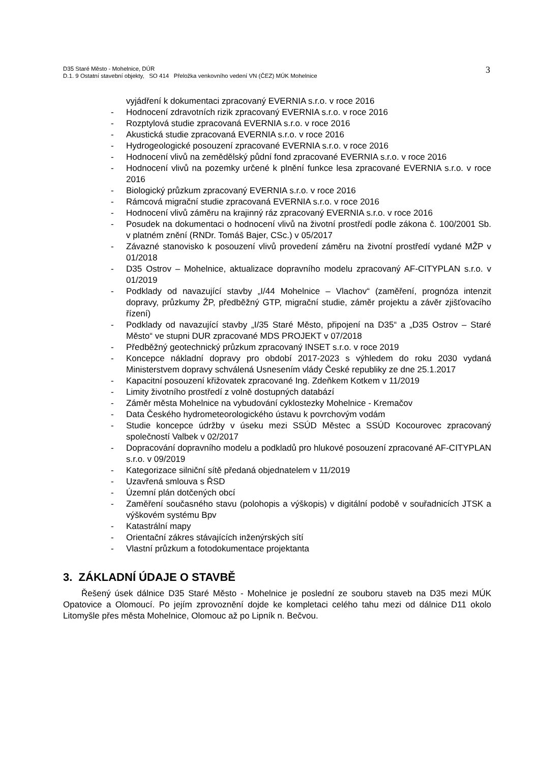D35 Staré Město - Mohelnice, DÚR
D.1. 9 Ostatní stavební objekty, SO 414 Přeložka venkovního vedení VN (ČEZ) MÚK Mohelnice
3
vyjádření k dokumentaci zpracovaný EVERNIA s.r.o. v roce 2016
- Hodnocení zdravotních rizik zpracovaný EVERNIA s.r.o. v roce 2016
- Rozptylová studie zpracovaná EVERNIA s.r.o. v roce 2016
- Akustická studie zpracovaná EVERNIA s.r.o. v roce 2016
- Hydrogeologické posouzení zpracované EVERNIA s.r.o. v roce 2016
- Hodnocení vlivů na zemědělský půdní fond zpracované EVERNIA s.r.o. v roce 2016
- Hodnocení vlivů na pozemky určené k plnění funkce lesa zpracované EVERNIA s.r.o. v roce 2016
- Biologický průzkum zpracovaný EVERNIA s.r.o. v roce 2016
- Rámcová migrační studie zpracovaná EVERNIA s.r.o. v roce 2016
- Hodnocení vlivů záměru na krajinný ráz zpracovaný EVERNIA s.r.o. v roce 2016
- Posudek na dokumentaci o hodnocení vlivů na životní prostředí podle zákona č. 100/2001 Sb. v platném znění (RNDr. Tomáš Bajer, CSc.) v 05/2017
- Závazné stanovisko k posouzení vlivů provedení záměru na životní prostředí vydané MŽP v 01/2018
- D35 Ostrov – Mohelnice, aktualizace dopravního modelu zpracovaný AF-CITYPLAN s.r.o. v 01/2019
- Podklady od navazující stavby „I/44 Mohelnice – Vlachov“ (zaměření, prognóza intenzit dopravy, průzkumy ŽP, předběžný GTP, migrační studie, záměr projektu a závěr zjišťovacího řízení)
- Podklady od navazující stavby „I/35 Staré Město, připojení na D35“ a „D35 Ostrov – Staré Město“ ve stupni DUR zpracované MDS PROJEKT v 07/2018
- Předběžný geotechnický průzkum zpracovaný INSET s.r.o. v roce 2019
- Koncepce nákladní dopravy pro období 2017-2023 s výhledem do roku 2030 vydaná Ministerstvem dopravy schválená Usnesením vlády České republiky ze dne 25.1.2017
- Kapacitní posouzení křižovatek zpracované Ing. Zdeňkem Kotkem v 11/2019
- Limity životního prostředí z volně dostupných databází
- Záměr města Mohelnice na vybudování cyklostezky Mohelnice - Kremačov
- Data Českého hydrometeorologického ústavu k povrchovým vodám
- Studie koncepce údržby v úseku mezi SSÚD Městec a SSÚD Kocourovec zpracovaný společností Valbek v 02/2017
- Dopracování dopravního modelu a podkladů pro hlukové posouzení zpracované AF-CITYPLAN s.r.o. v 09/2019
- Kategorizace silniční sítě předaná objednatelem v 11/2019
- Uzavřená smlouva s ŘSD
- Územní plán dotčených obcí
- Zaměření současného stavu (polohopis a výškopis) v digitální podobě v souřadnicích JTSK a výškovém systému Bpv
- Katastrální mapy
- Orientační zákres stávajících inženýrských sítí
- Vlastní průzkum a fotodokumentace projektanta
3. ZÁKLADNÍ ÚDAJE O STAVBĚ
Řešený úsek dálnice D35 Staré Město - Mohelnice je poslední ze souboru staveb na D35 mezi MÚK Opatovice a Olomoucí. Po jejím zprovoznění dojde ke kompletaci celého tahu mezi od dálnice D11 okolo Litomyšle přes města Mohelnice, Olomouc až po Lipník n. Bečvou.